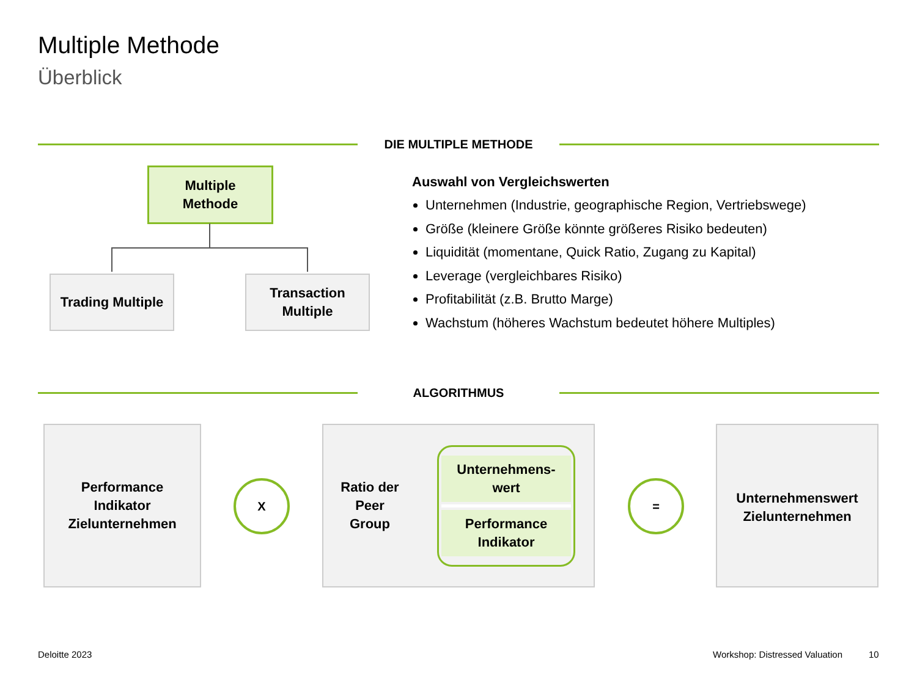Multiple Methode
Überblick
DIE MULTIPLE METHODE
Multiple
Methode
Trading Multiple
Transaction
Multiple
Auswahl von Vergleichswerten
Unternehmen (Industrie, geographische Region, Vertriebswege)
Größe (kleinere Größe könnte größeres Risiko bedeuten)
Liquidität (momentane, Quick Ratio, Zugang zu Kapital)
Leverage (vergleichbares Risiko)
Profitabilität (z.B. Brutto Marge)
Wachstum (höheres Wachstum bedeutet höhere Multiples)
ALGORITHMUS
Performance
Indikator
Zielunternehmen
X
Ratio der
Peer
Group
Unternehmens-
wert
Performance
Indikator
=
Unternehmenswert
Zielunternehmen
Deloitte 2023 Workshop: Distressed Valuation 10